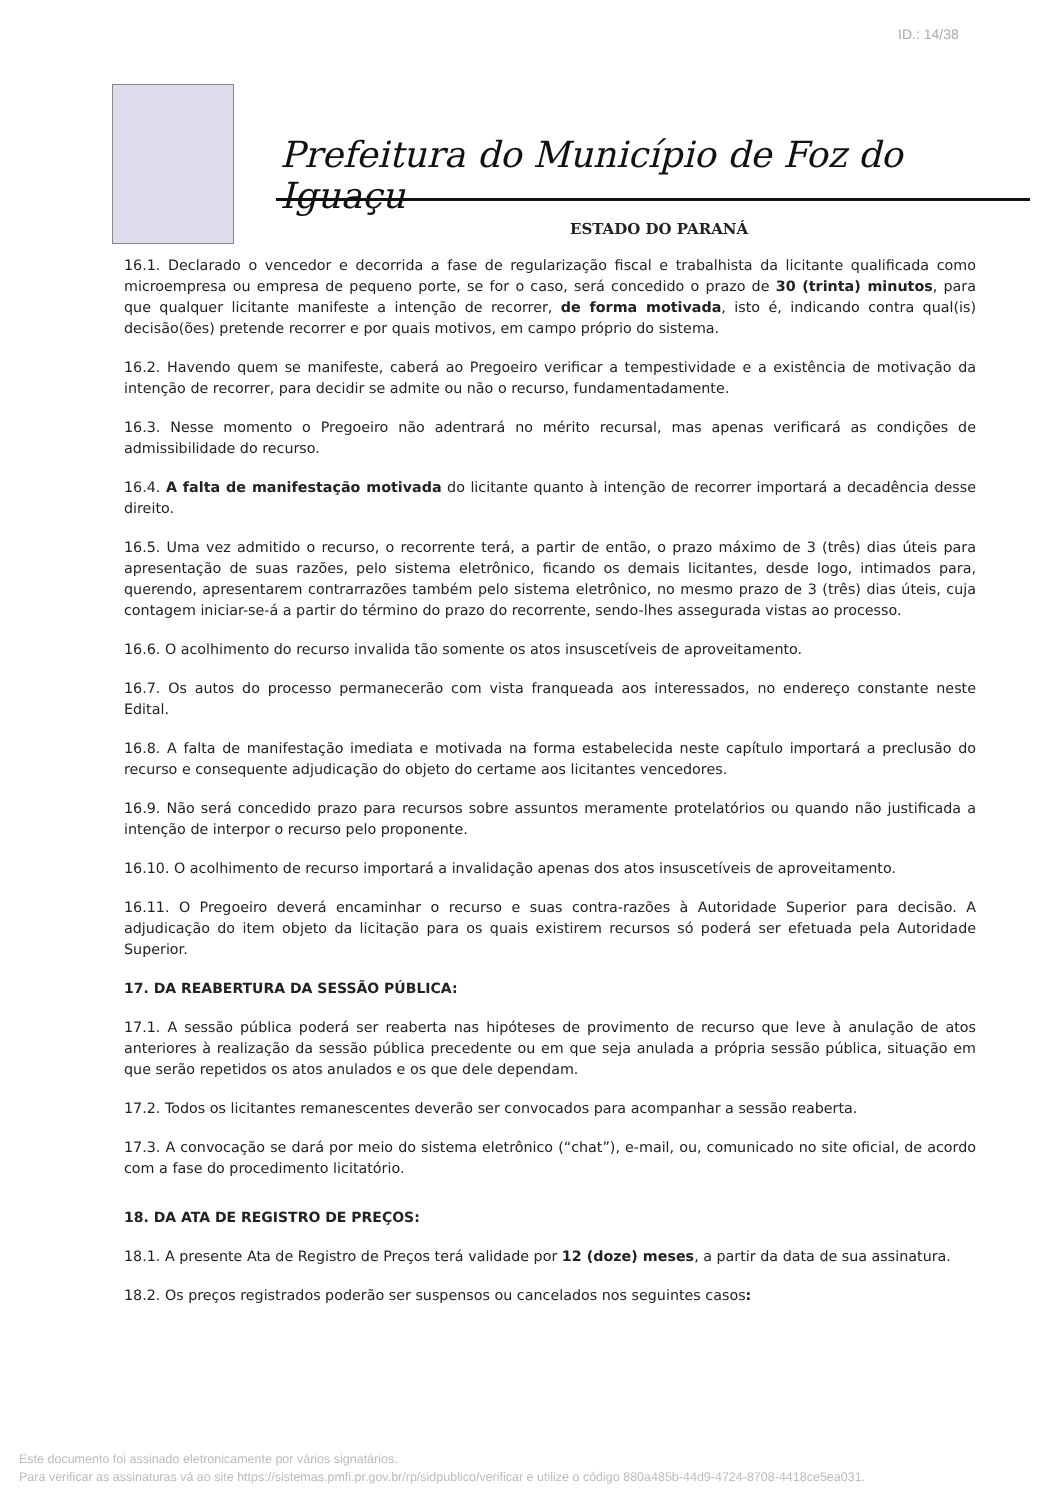ID.: 14/38
Prefeitura do Município de Foz do Iguaçu
ESTADO DO PARANÁ
16.1. Declarado o vencedor e decorrida a fase de regularização fiscal e trabalhista da licitante qualificada como microempresa ou empresa de pequeno porte, se for o caso, será concedido o prazo de 30 (trinta) minutos, para que qualquer licitante manifeste a intenção de recorrer, de forma motivada, isto é, indicando contra qual(is) decisão(ões) pretende recorrer e por quais motivos, em campo próprio do sistema.
16.2. Havendo quem se manifeste, caberá ao Pregoeiro verificar a tempestividade e a existência de motivação da intenção de recorrer, para decidir se admite ou não o recurso, fundamentadamente.
16.3. Nesse momento o Pregoeiro não adentrará no mérito recursal, mas apenas verificará as condições de admissibilidade do recurso.
16.4. A falta de manifestação motivada do licitante quanto à intenção de recorrer importará a decadência desse direito.
16.5. Uma vez admitido o recurso, o recorrente terá, a partir de então, o prazo máximo de 3 (três) dias úteis para apresentação de suas razões, pelo sistema eletrônico, ficando os demais licitantes, desde logo, intimados para, querendo, apresentarem contrarrazões também pelo sistema eletrônico, no mesmo prazo de 3 (três) dias úteis, cuja contagem iniciar-se-á a partir do término do prazo do recorrente, sendo-lhes assegurada vistas ao processo.
16.6. O acolhimento do recurso invalida tão somente os atos insuscetíveis de aproveitamento.
16.7. Os autos do processo permanecerão com vista franqueada aos interessados, no endereço constante neste Edital.
16.8. A falta de manifestação imediata e motivada na forma estabelecida neste capítulo importará a preclusão do recurso e consequente adjudicação do objeto do certame aos licitantes vencedores.
16.9. Não será concedido prazo para recursos sobre assuntos meramente protelatórios ou quando não justificada a intenção de interpor o recurso pelo proponente.
16.10. O acolhimento de recurso importará a invalidação apenas dos atos insuscetíveis de aproveitamento.
16.11. O Pregoeiro deverá encaminhar o recurso e suas contra-razões à Autoridade Superior para decisão. A adjudicação do item objeto da licitação para os quais existirem recursos só poderá ser efetuada pela Autoridade Superior.
17. DA REABERTURA DA SESSÃO PÚBLICA:
17.1. A sessão pública poderá ser reaberta nas hipóteses de provimento de recurso que leve à anulação de atos anteriores à realização da sessão pública precedente ou em que seja anulada a própria sessão pública, situação em que serão repetidos os atos anulados e os que dele dependam.
17.2. Todos os licitantes remanescentes deverão ser convocados para acompanhar a sessão reaberta.
17.3. A convocação se dará por meio do sistema eletrônico (“chat”), e-mail, ou, comunicado no site oficial, de acordo com a fase do procedimento licitatório.
18. DA ATA DE REGISTRO DE PREÇOS:
18.1. A presente Ata de Registro de Preços terá validade por 12 (doze) meses, a partir da data de sua assinatura.
18.2. Os preços registrados poderão ser suspensos ou cancelados nos seguintes casos:
Este documento foi assinado eletronicamente por vários signatários.
Para verificar as assinaturas vá ao site https://sistemas.pmfi.pr.gov.br/rp/sidpublico/verificar e utilize o código 880a485b-44d9-4724-8708-4418ce5ea031.